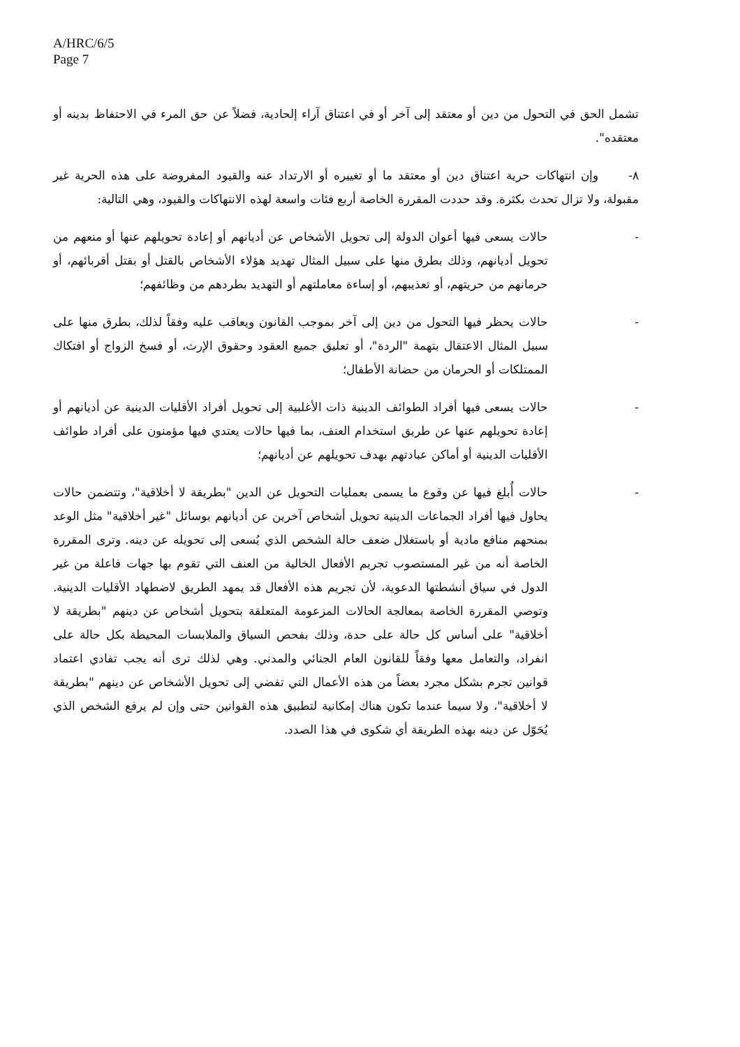A/HRC/6/5
Page 7
تشمل الحق في التحول من دين أو معتقد إلى آخر أو في اعتناق آراء إلحادية، فضلاً عن حق المرء في الاحتفاظ بدينه أو معتقده".
٨- وإن انتهاكات حرية اعتناق دين أو معتقد ما أو تغييره أو الارتداد عنه والقيود المفروضة على هذه الحرية غير مقبولة، ولا تزال تحدث بكثرة. وقد حددت المقررة الخاصة أربع فئات واسعة لهذه الانتهاكات والقيود، وهي التالية:
- حالات يسعى فيها أعوان الدولة إلى تحويل الأشخاص عن أديانهم أو إعادة تحويلهم عنها أو منعهم من تحويل أديانهم، وذلك بطرق منها على سبيل المثال تهديد هؤلاء الأشخاص بالقتل أو بقتل أقربائهم، أو حرمانهم من حريتهم، أو تعذيبهم، أو إساءة معاملتهم أو التهديد بطردهم من وظائفهم؛
- حالات يحظر فيها التحول من دين إلى آخر بموجب القانون ويعاقب عليه وفقاً لذلك، بطرق منها على سبيل المثال الاعتقال بتهمة "الردة"، أو تعليق جميع العقود وحقوق الإرث، أو فسخ الزواج أو افتكاك الممتلكات أو الحرمان من حضانة الأطفال؛
- حالات يسعى فيها أفراد الطوائف الدينية ذات الأغلبية إلى تحويل أفراد الأقليات الدينية عن أديانهم أو إعادة تحويلهم عنها عن طريق استخدام العنف، بما فيها حالات يعتدي فيها مؤمنون على أفراد طوائف الأقليات الدينية أو أماكن عبادتهم بهدف تحويلهم عن أديانهم؛
- حالات أُبلغ فيها عن وقوع ما يسمى بعمليات التحويل عن الدين "بطريقة لا أخلاقية"، وتتضمن حالات يحاول فيها أفراد الجماعات الدينية تحويل أشخاص آخرين عن أديانهم بوسائل "غير أخلاقية" مثل الوعد بمنحهم منافع مادية أو باستغلال ضعف حالة الشخص الذي يُسعى إلى تحويله عن دينه. وترى المقررة الخاصة أنه من غير المستصوب تجريم الأفعال الخالية من العنف التي تقوم بها جهات فاعلة من غير الدول في سياق أنشطتها الدعوية، لأن تجريم هذه الأفعال قد يمهد الطريق لاضطهاد الأقليات الدينية. وتوصي المقررة الخاصة بمعالجة الحالات المزعومة المتعلقة بتحويل أشخاص عن دينهم "بطريقة لا أخلاقية" على أساس كل حالة على حدة، وذلك بفحص السياق والملابسات المحيطة بكل حالة على انفراد، والتعامل معها وفقاً للقانون العام الجنائي والمدني. وهي لذلك ترى أنه يجب تفادي اعتماد قوانين تجرم بشكل مجرد بعضاً من هذه الأعمال التي تفضي إلى تحويل الأشخاص عن دينهم "بطريقة لا أخلاقية"، ولا سيما عندما تكون هناك إمكانية لتطبيق هذه القوانين حتى وإن لم يرفع الشخص الذي يُحَوّل عن دينه بهذه الطريقة أي شكوى في هذا الصدد.